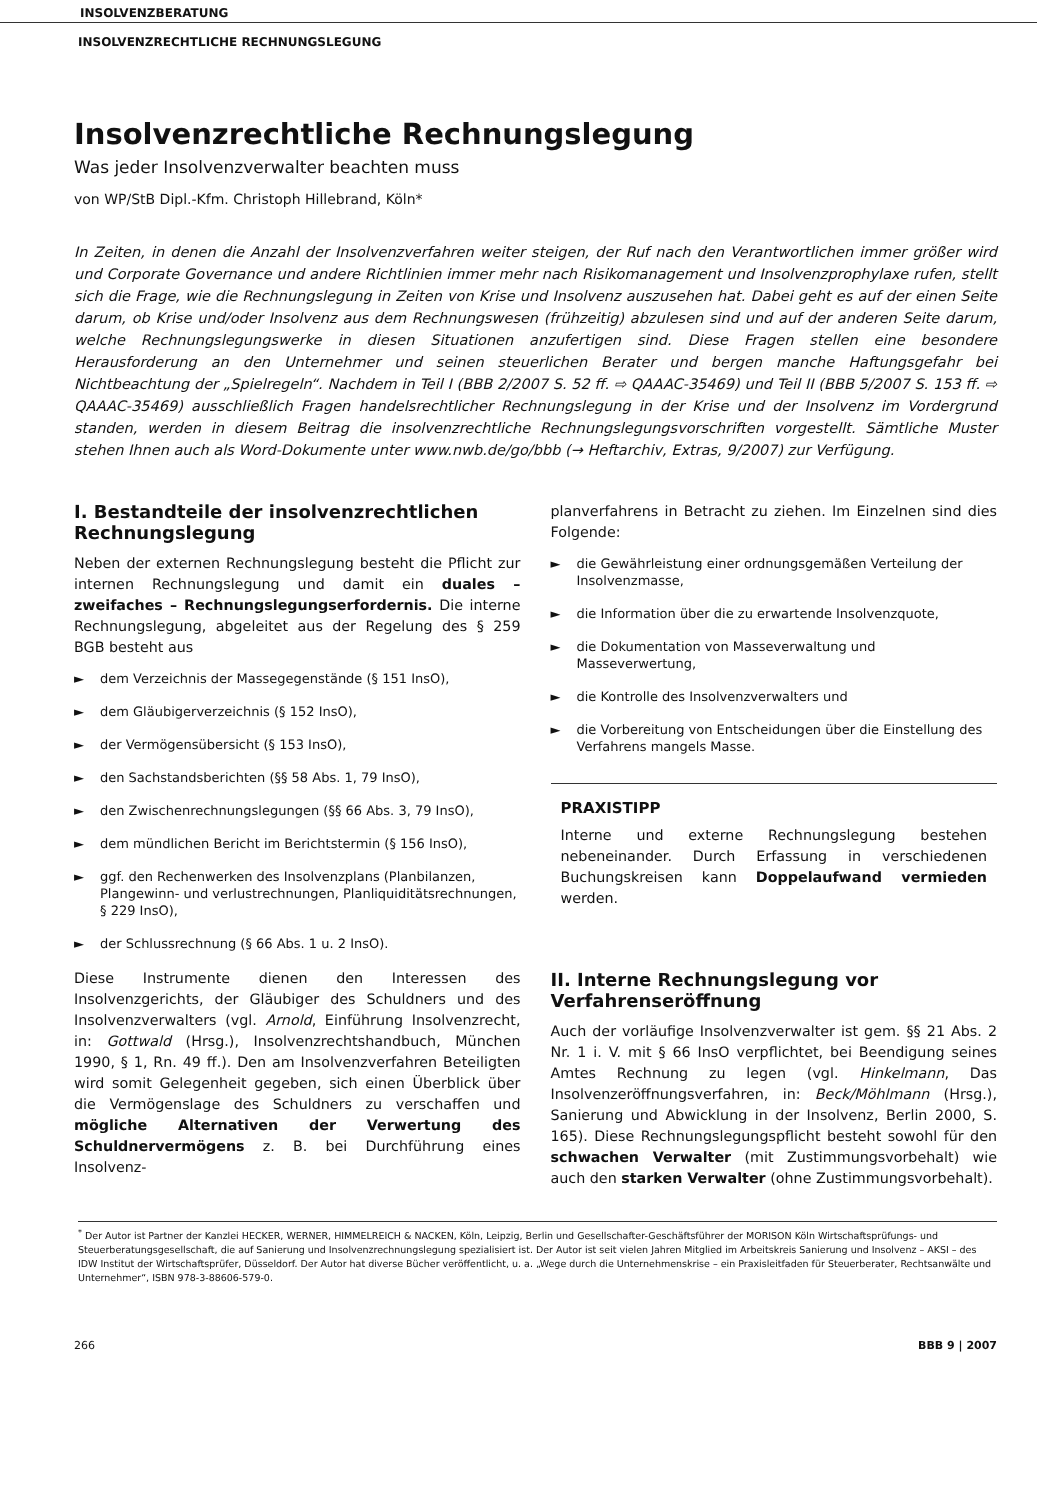INSOLVENZBERATUNG
INSOLVENZRECHTLICHE RECHNUNGSLEGUNG
Insolvenzrechtliche Rechnungslegung
Was jeder Insolvenzverwalter beachten muss
von WP/StB Dipl.-Kfm. Christoph Hillebrand, Köln*
In Zeiten, in denen die Anzahl der Insolvenzverfahren weiter steigen, der Ruf nach den Verantwortlichen immer größer wird und Corporate Governance und andere Richtlinien immer mehr nach Risikomanagement und Insolvenzprophylaxe rufen, stellt sich die Frage, wie die Rechnungslegung in Zeiten von Krise und Insolvenz auszusehen hat. Dabei geht es auf der einen Seite darum, ob Krise und/oder Insolvenz aus dem Rechnungswesen (frühzeitig) abzulesen sind und auf der anderen Seite darum, welche Rechnungslegungswerke in diesen Situationen anzufertigen sind. Diese Fragen stellen eine besondere Herausforderung an den Unternehmer und seinen steuerlichen Berater und bergen manche Haftungsgefahr bei Nichtbeachtung der „Spielregeln“. Nachdem in Teil I (BBB 2/2007 S. 52 ff. ⇨ QAAAC-35469) und Teil II (BBB 5/2007 S. 153 ff. ⇨ QAAAC-35469) ausschließlich Fragen handelsrechtlicher Rechnungslegung in der Krise und der Insolvenz im Vordergrund standen, werden in diesem Beitrag die insolvenzrechtliche Rechnungslegungsvorschriften vorgestellt. Sämtliche Muster stehen Ihnen auch als Word-Dokumente unter www.nwb.de/go/bbb (→ Heftarchiv, Extras, 9/2007) zur Verfügung.
I. Bestandteile der insolvenzrechtlichen Rechnungslegung
Neben der externen Rechnungslegung besteht die Pflicht zur internen Rechnungslegung und damit ein duales – zweifaches – Rechnungslegungserfordernis. Die interne Rechnungslegung, abgeleitet aus der Regelung des § 259 BGB besteht aus
► dem Verzeichnis der Massegegenstände (§ 151 InsO),
► dem Gläubigerverzeichnis (§ 152 InsO),
► der Vermögensübersicht (§ 153 InsO),
► den Sachstandsberichten (§§ 58 Abs. 1, 79 InsO),
► den Zwischenrechnungslegungen (§§ 66 Abs. 3, 79 InsO),
► dem mündlichen Bericht im Berichtstermin (§ 156 InsO),
► ggf. den Rechenwerken des Insolvenzplans (Planbilanzen, Plangewinn- und verlustrechnungen, Planliquiditätsrechnungen, § 229 InsO),
► der Schlussrechnung (§ 66 Abs. 1 u. 2 InsO).
Diese Instrumente dienen den Interessen des Insolvenzgerichts, der Gläubiger des Schuldners und des Insolvenzverwalters (vgl. Arnold, Einführung Insolvenzrecht, in: Gottwald (Hrsg.), Insolvenzrechtshandbuch, München 1990, § 1, Rn. 49 ff.). Den am Insolvenzverfahren Beteiligten wird somit Gelegenheit gegeben, sich einen Überblick über die Vermögenslage des Schuldners zu verschaffen und mögliche Alternativen der Verwertung des Schuldnervermögens z. B. bei Durchführung eines Insolvenz-
planverfahrens in Betracht zu ziehen. Im Einzelnen sind dies Folgende:
► die Gewährleistung einer ordnungsgemäßen Verteilung der Insolvenzmasse,
► die Information über die zu erwartende Insolvenzquote,
► die Dokumentation von Masseverwaltung und Masseverwertung,
► die Kontrolle des Insolvenzverwalters und
► die Vorbereitung von Entscheidungen über die Einstellung des Verfahrens mangels Masse.
PRAXISTIPP
Interne und externe Rechnungslegung bestehen nebeneinander. Durch Erfassung in verschiedenen Buchungskreisen kann Doppelaufwand vermieden werden.
II. Interne Rechnungslegung vor Verfahrenseröffnung
Auch der vorläufige Insolvenzverwalter ist gem. §§ 21 Abs. 2 Nr. 1 i. V. mit § 66 InsO verpflichtet, bei Beendigung seines Amtes Rechnung zu legen (vgl. Hinkelmann, Das Insolvenzeröffnungsverfahren, in: Beck/Möhlmann (Hrsg.), Sanierung und Abwicklung in der Insolvenz, Berlin 2000, S. 165). Diese Rechnungslegungspflicht besteht sowohl für den schwachen Verwalter (mit Zustimmungsvorbehalt) wie auch den starken Verwalter (ohne Zustimmungsvorbehalt).
<sup>*</sup> Der Autor ist Partner der Kanzlei HECKER, WERNER, HIMMELREICH & NACKEN, Köln, Leipzig, Berlin und Gesellschafter-Geschäftsführer der MORISON Köln Wirtschaftsprüfungs- und Steuerberatungsgesellschaft, die auf Sanierung und Insolvenzrechnungslegung spezialisiert ist. Der Autor ist seit vielen Jahren Mitglied im Arbeitskreis Sanierung und Insolvenz – AKSI – des IDW Institut der Wirtschaftsprüfer, Düsseldorf. Der Autor hat diverse Bücher veröffentlicht, u. a. „Wege durch die Unternehmenskrise – ein Praxisleitfaden für Steuerberater, Rechtsanwälte und Unternehmer“, ISBN 978-3-88606-579-0.
266 BBB 9 | 2007